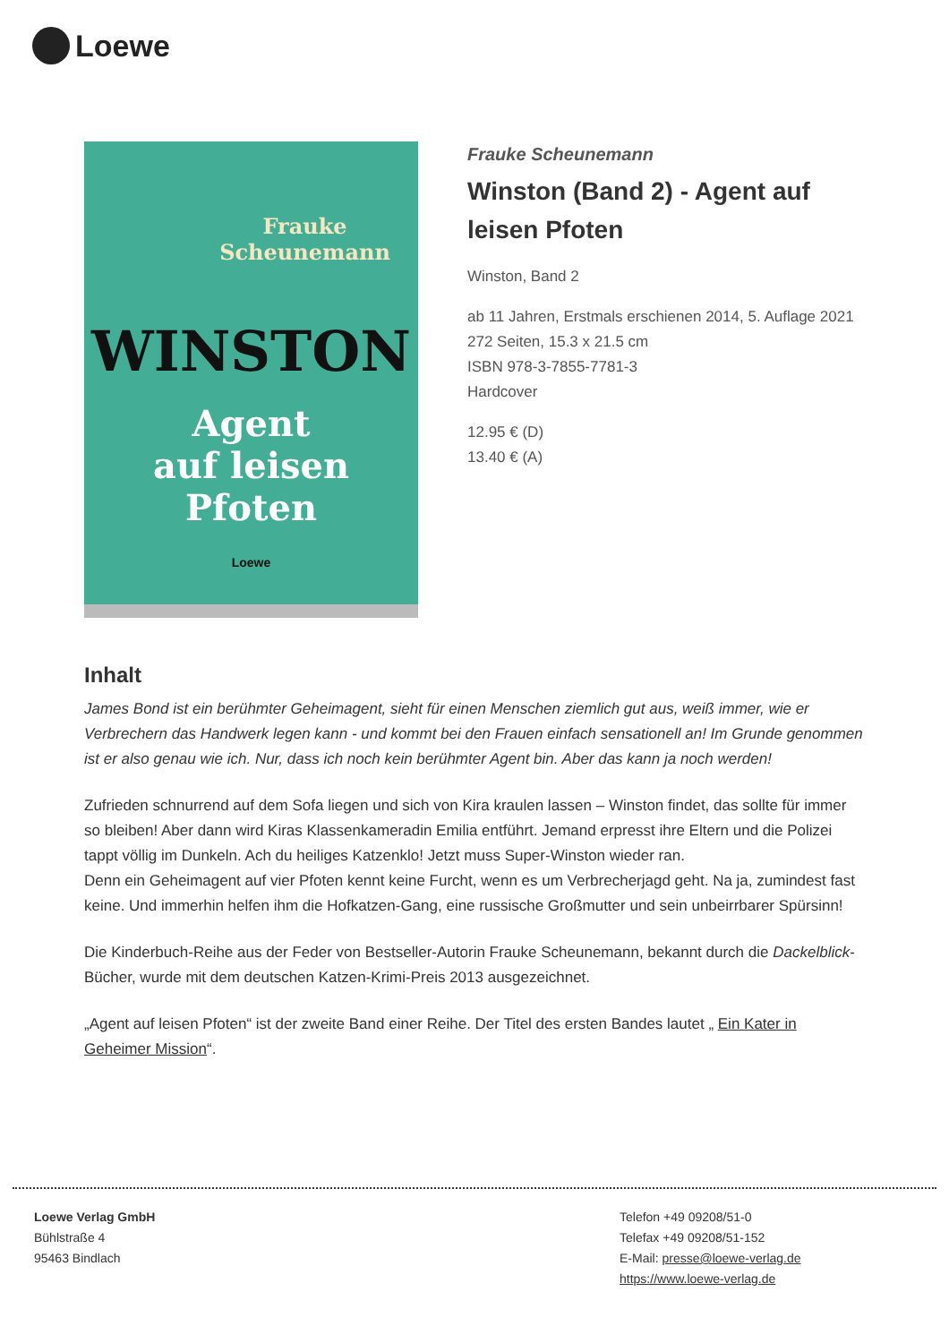Loewe
Frauke
Scheunemann
WINSTON
Agent
auf leisen
Pfoten
Loewe
Frauke Scheunemann
Winston (Band 2) - Agent auf leisen Pfoten
Winston, Band 2
ab 11 Jahren, Erstmals erschienen 2014, 5. Auflage 2021
272 Seiten, 15.3 x 21.5 cm
ISBN 978-3-7855-7781-3
Hardcover
12.95 € (D)
13.40 € (A)
Inhalt
James Bond ist ein berühmter Geheimagent, sieht für einen Menschen ziemlich gut aus, weiß immer, wie er Verbrechern das Handwerk legen kann - und kommt bei den Frauen einfach sensationell an! Im Grunde genommen ist er also genau wie ich. Nur, dass ich noch kein berühmter Agent bin. Aber das kann ja noch werden!
Zufrieden schnurrend auf dem Sofa liegen und sich von Kira kraulen lassen – Winston findet, das sollte für immer so bleiben! Aber dann wird Kiras Klassenkameradin Emilia entführt. Jemand erpresst ihre Eltern und die Polizei tappt völlig im Dunkeln. Ach du heiliges Katzenklo! Jetzt muss Super-Winston wieder ran.
Denn ein Geheimagent auf vier Pfoten kennt keine Furcht, wenn es um Verbrecherjagd geht. Na ja, zumindest fast keine. Und immerhin helfen ihm die Hofkatzen-Gang, eine russische Großmutter und sein unbeirrbarer Spürsinn!
Die Kinderbuch-Reihe aus der Feder von Bestseller-Autorin Frauke Scheunemann, bekannt durch die Dackelblick-Bücher, wurde mit dem deutschen Katzen-Krimi-Preis 2013 ausgezeichnet.
„Agent auf leisen Pfoten“ ist der zweite Band einer Reihe. Der Titel des ersten Bandes lautet „ Ein Kater in Geheimer Mission“.
Loewe Verlag GmbH
Bühlstraße 4
95463 Bindlach
Telefon +49 09208/51-0
Telefax +49 09208/51-152
E-Mail: presse@loewe-verlag.de
https://www.loewe-verlag.de